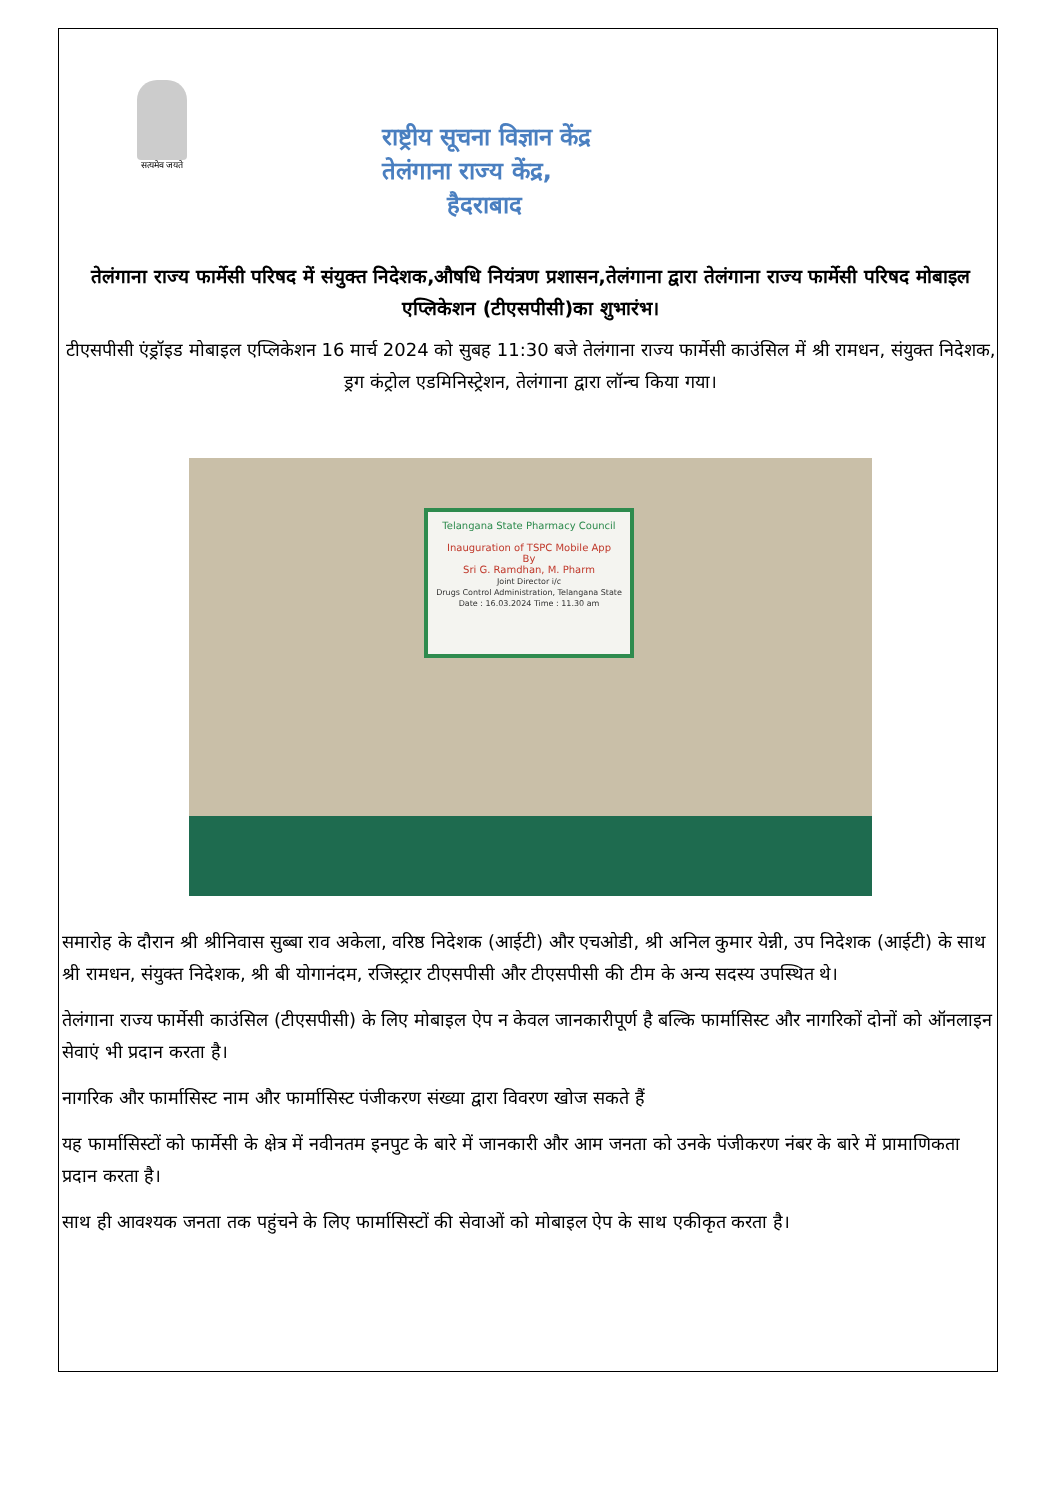सत्यमेव जयते
राष्ट्रीय सूचना विज्ञान केंद्र
तेलंगाना राज्य केंद्र,
हैदराबाद
तेलंगाना राज्य फार्मेसी परिषद में संयुक्त निदेशक,औषधि नियंत्रण प्रशासन,तेलंगाना द्वारा तेलंगाना राज्य फार्मेसी परिषद मोबाइल एप्लिकेशन (टीएसपीसी)का शुभारंभ।
टीएसपीसी एंड्रॉइड मोबाइल एप्लिकेशन 16 मार्च 2024 को सुबह 11:30 बजे तेलंगाना राज्य फार्मेसी काउंसिल में श्री रामधन, संयुक्त निदेशक, ड्रग कंट्रोल एडमिनिस्ट्रेशन, तेलंगाना द्वारा लॉन्च किया गया।
Telangana State Pharmacy Council
Inauguration of TSPC Mobile App
By
Sri G. Ramdhan, M. Pharm
Joint Director i/c
Drugs Control Administration, Telangana State
Date : 16.03.2024 Time : 11.30 am
समारोह के दौरान श्री श्रीनिवास सुब्बा राव अकेला, वरिष्ठ निदेशक (आईटी) और एचओडी, श्री अनिल कुमार येन्नी, उप निदेशक (आईटी) के साथ श्री रामधन, संयुक्त निदेशक, श्री बी योगानंदम, रजिस्ट्रार टीएसपीसी और टीएसपीसी की टीम के अन्य सदस्य उपस्थित थे।
तेलंगाना राज्य फार्मेसी काउंसिल (टीएसपीसी) के लिए मोबाइल ऐप न केवल जानकारीपूर्ण है बल्कि फार्मासिस्ट और नागरिकों दोनों को ऑनलाइन सेवाएं भी प्रदान करता है।
नागरिक और फार्मासिस्ट नाम और फार्मासिस्ट पंजीकरण संख्या द्वारा विवरण खोज सकते हैं
यह फार्मासिस्टों को फार्मेसी के क्षेत्र में नवीनतम इनपुट के बारे में जानकारी और आम जनता को उनके पंजीकरण नंबर के बारे में प्रामाणिकता प्रदान करता है।
साथ ही आवश्यक जनता तक पहुंचने के लिए फार्मासिस्टों की सेवाओं को मोबाइल ऐप के साथ एकीकृत करता है।